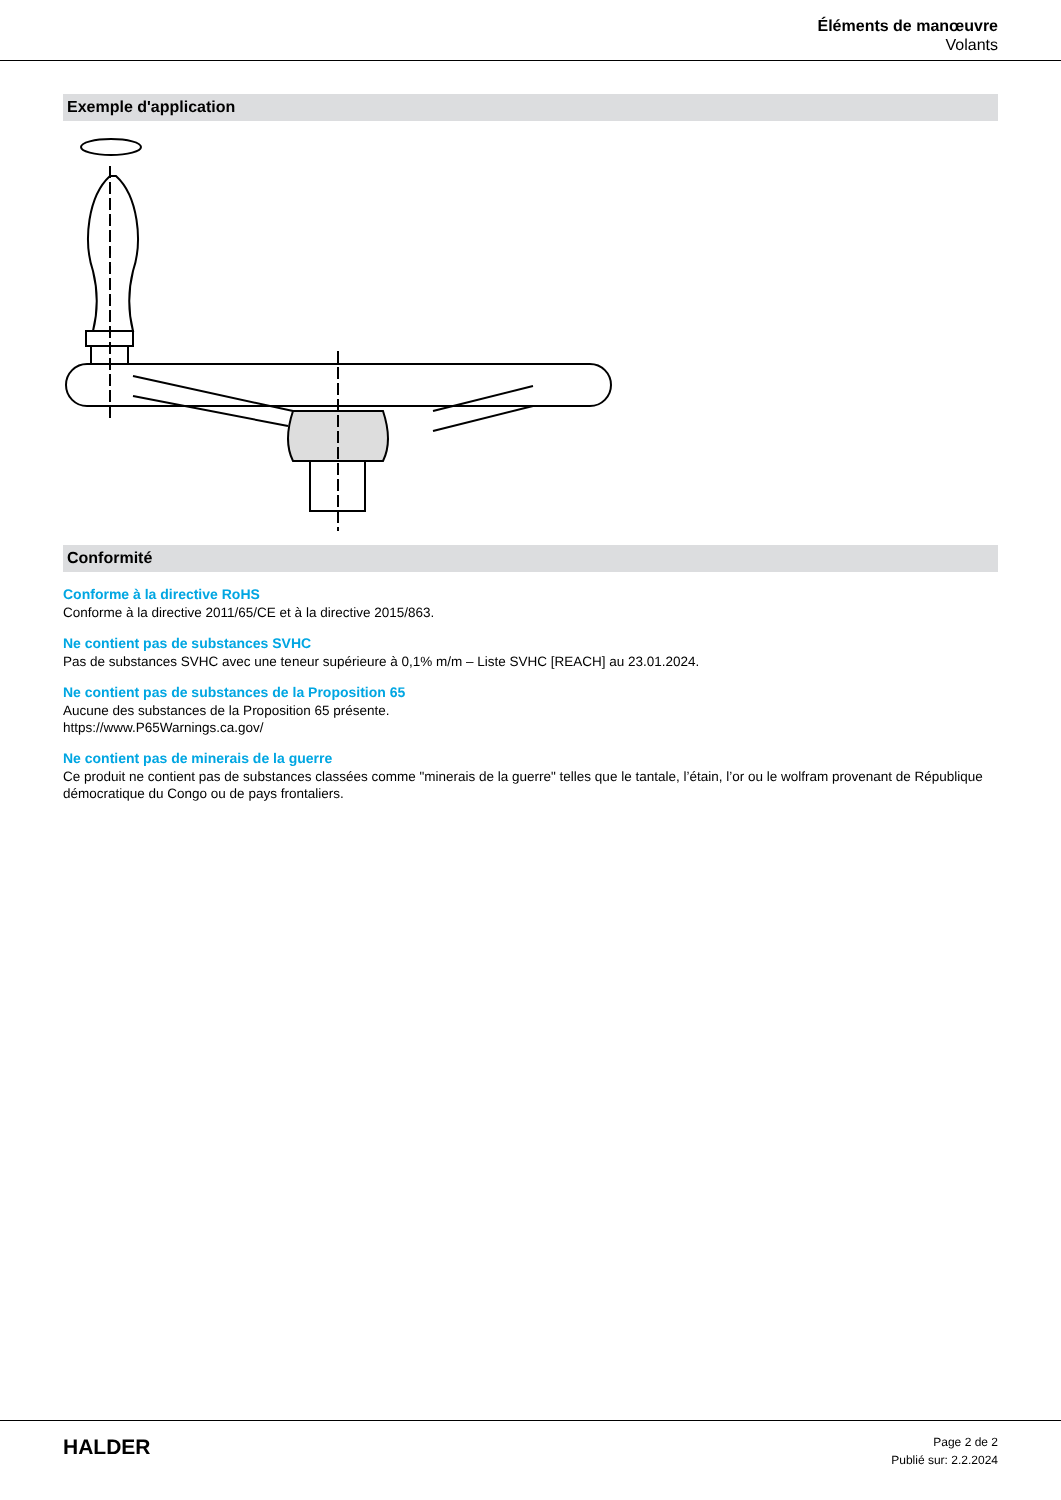Éléments de manœuvre
Volants
Exemple d'application
Conformité
Conforme à la directive RoHS
Conforme à la directive 2011/65/CE et à la directive 2015/863.
Ne contient pas de substances SVHC
Pas de substances SVHC avec une teneur supérieure à 0,1% m/m – Liste SVHC [REACH] au 23.01.2024.
Ne contient pas de substances de la Proposition 65
Aucune des substances de la Proposition 65 présente.
https://www.P65Warnings.ca.gov/
Ne contient pas de minerais de la guerre
Ce produit ne contient pas de substances classées comme "minerais de la guerre" telles que le tantale, l’étain, l’or ou le wolfram provenant de République démocratique du Congo ou de pays frontaliers.
HALDER
Page 2 de 2
Publié sur: 2.2.2024